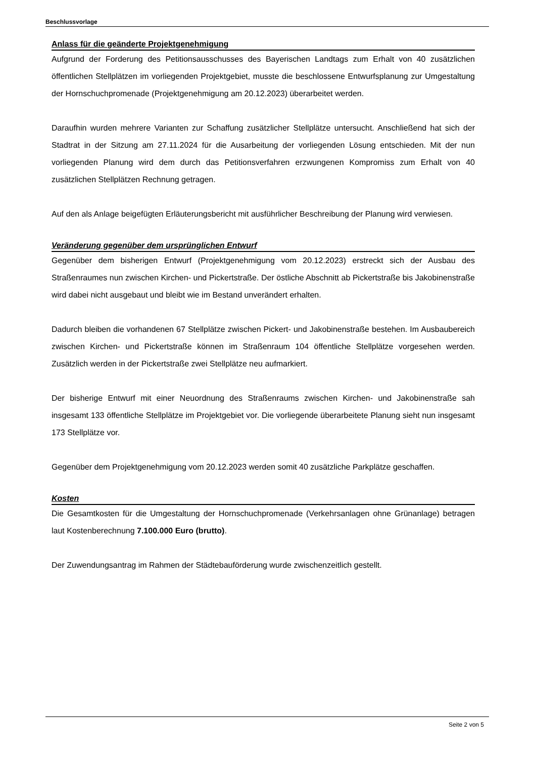Beschlussvorlage
Anlass für die geänderte Projektgenehmigung
Aufgrund der Forderung des Petitionsausschusses des Bayerischen Landtags zum Erhalt von 40 zusätzlichen öffentlichen Stellplätzen im vorliegenden Projektgebiet, musste die beschlossene Entwurfsplanung zur Umgestaltung der Hornschuchpromenade (Projektgenehmigung am 20.12.2023) überarbeitet werden.
Daraufhin wurden mehrere Varianten zur Schaffung zusätzlicher Stellplätze untersucht. Anschließend hat sich der Stadtrat in der Sitzung am 27.11.2024 für die Ausarbeitung der vorliegenden Lösung entschieden. Mit der nun vorliegenden Planung wird dem durch das Petitionsverfahren erzwungenen Kompromiss zum Erhalt von 40 zusätzlichen Stellplätzen Rechnung getragen.
Auf den als Anlage beigefügten Erläuterungsbericht mit ausführlicher Beschreibung der Planung wird verwiesen.
Veränderung gegenüber dem ursprünglichen Entwurf
Gegenüber dem bisherigen Entwurf (Projektgenehmigung vom 20.12.2023) erstreckt sich der Ausbau des Straßenraumes nun zwischen Kirchen- und Pickertstraße. Der östliche Abschnitt ab Pickertstraße bis Jakobinenstraße wird dabei nicht ausgebaut und bleibt wie im Bestand unverändert erhalten.
Dadurch bleiben die vorhandenen 67 Stellplätze zwischen Pickert- und Jakobinenstraße bestehen. Im Ausbaubereich zwischen Kirchen- und Pickertstraße können im Straßenraum 104 öffentliche Stellplätze vorgesehen werden. Zusätzlich werden in der Pickertstraße zwei Stellplätze neu aufmarkiert.
Der bisherige Entwurf mit einer Neuordnung des Straßenraums zwischen Kirchen- und Jakobinenstraße sah insgesamt 133 öffentliche Stellplätze im Projektgebiet vor. Die vorliegende überarbeitete Planung sieht nun insgesamt 173 Stellplätze vor.
Gegenüber dem Projektgenehmigung vom 20.12.2023 werden somit 40 zusätzliche Parkplätze geschaffen.
Kosten
Die Gesamtkosten für die Umgestaltung der Hornschuchpromenade (Verkehrsanlagen ohne Grünanlage) betragen laut Kostenberechnung 7.100.000 Euro (brutto).
Der Zuwendungsantrag im Rahmen der Städtebauförderung wurde zwischenzeitlich gestellt.
Seite 2 von 5